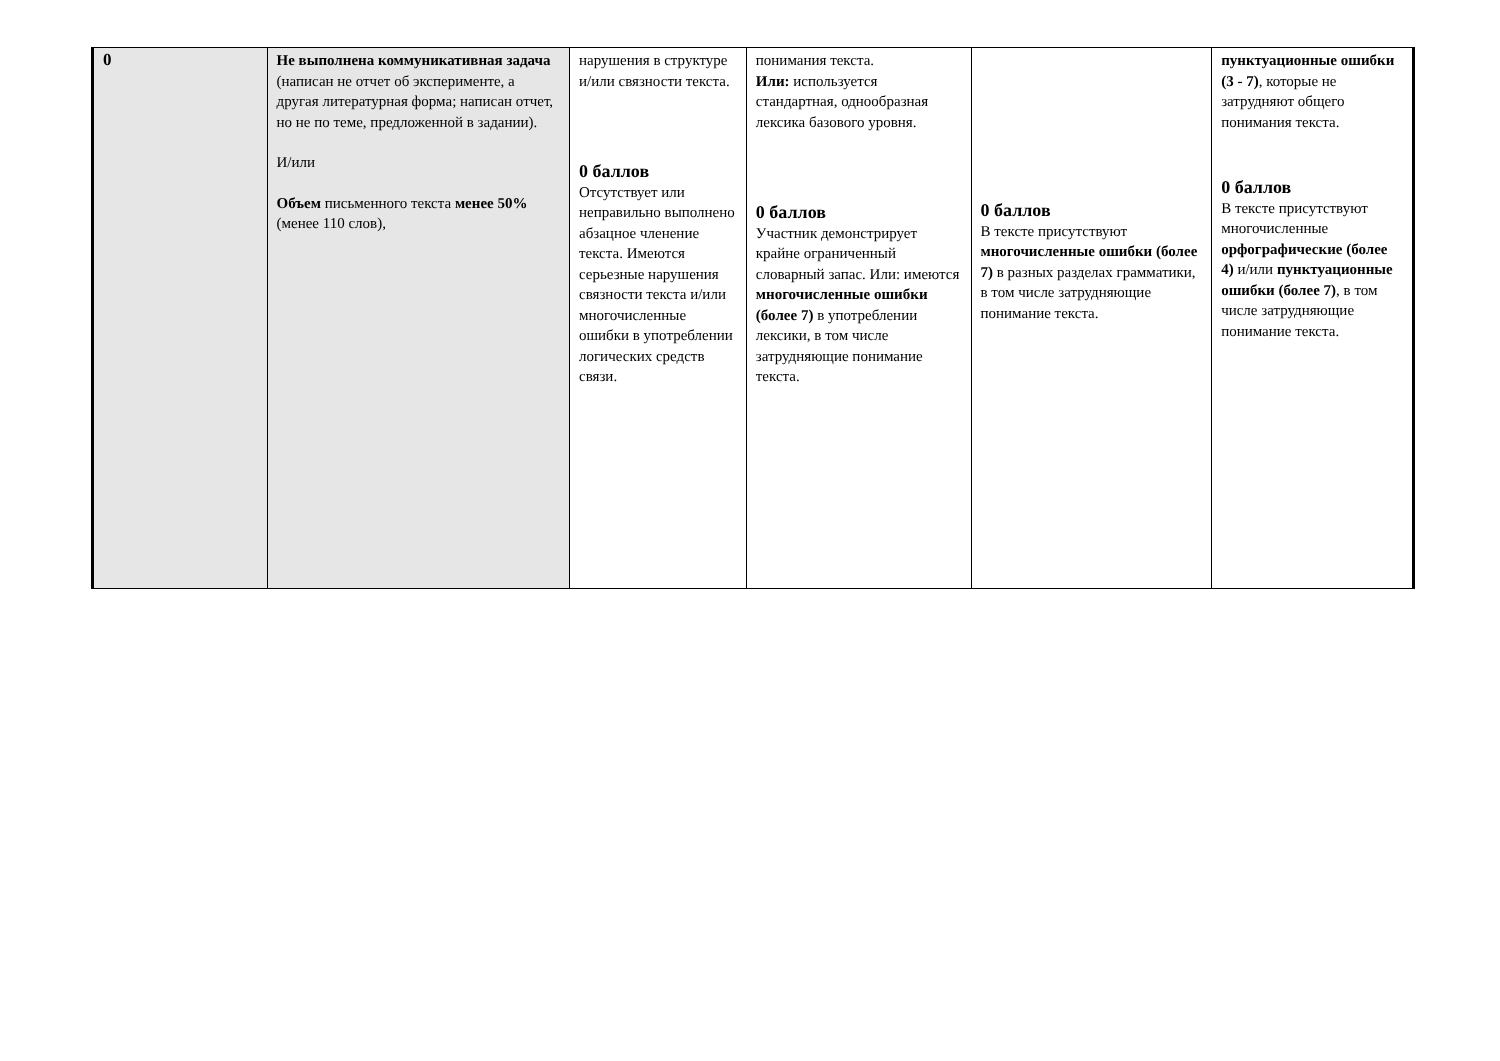| 0 | Не выполнена коммуникативная задача (написан не отчет об эксперименте, а другая литературная форма; написан отчет, но не по теме, предложенной в задании). И/или Объем письменного текста менее 50% (менее 110 слов), | нарушения в структуре и/или связности текста. 0 баллов Отсутствует или неправильно выполнено абзацное членение текста. Имеются серьезные нарушения связности текста и/или многочисленные ошибки в употреблении логических средств связи. | понимания текста. Или: используется стандартная, однообразная лексика базового уровня. 0 баллов Участник демонстрирует крайне ограниченный словарный запас. Или: имеются многочисленные ошибки (более 7) в употреблении лексики, в том числе затрудняющие понимание текста. | 0 баллов В тексте присутствуют многочисленные ошибки (более 7) в разных разделах грамматики, в том числе затрудняющие понимание текста. | пунктуационные ошибки (3 - 7) , которые не затрудняют общего понимания текста. 0 баллов В тексте присутствуют многочисленные орфографические (более 4) и/или пунктуационные ошибки (более 7) , в том числе затрудняющие понимание текста. |